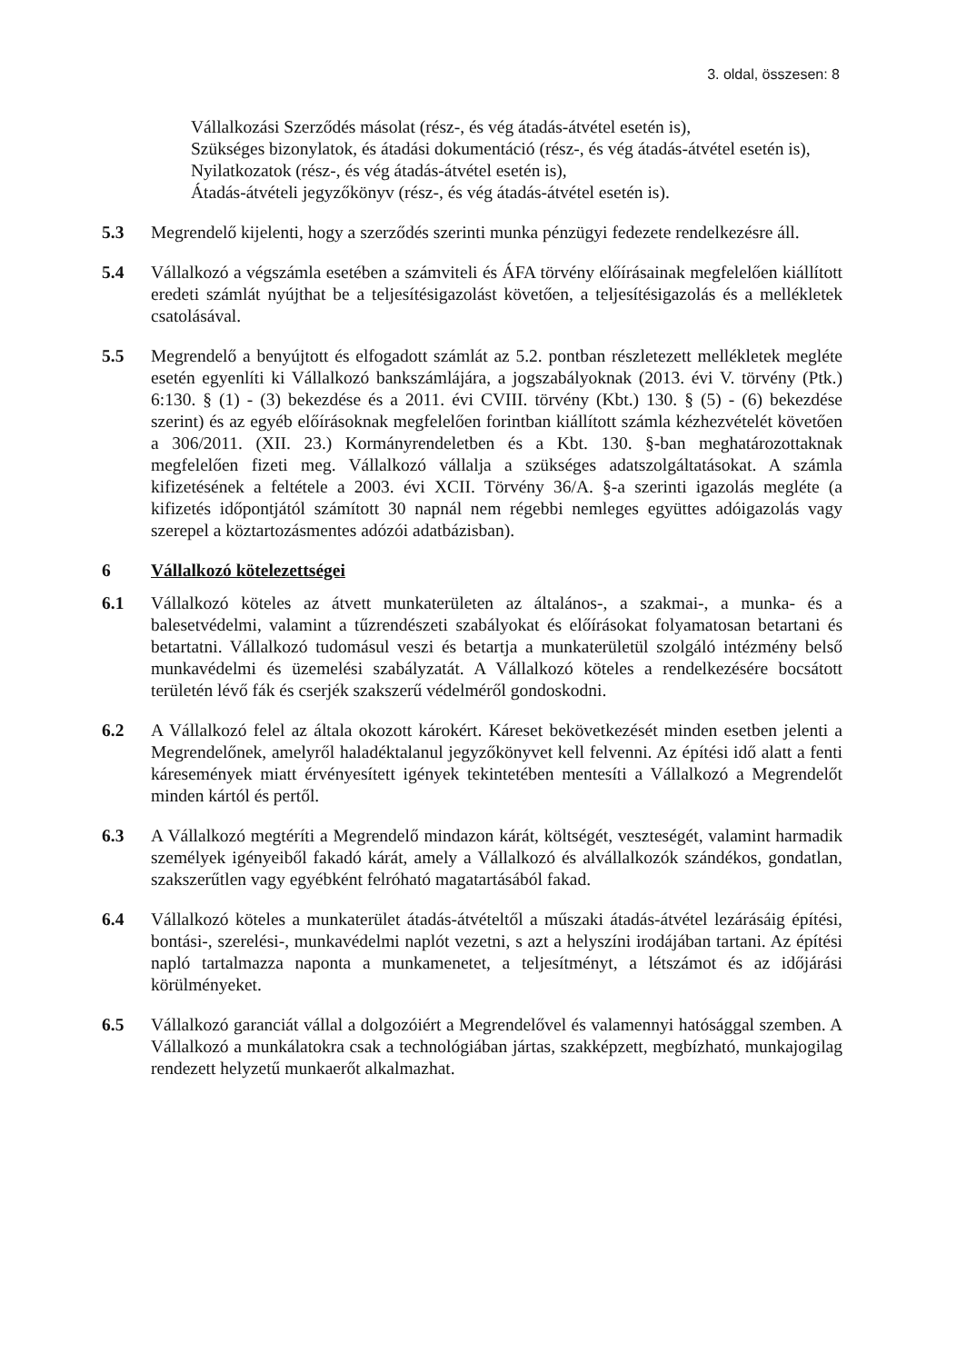3. oldal, összesen: 8
Vállalkozási Szerződés másolat (rész-, és vég átadás-átvétel esetén is),
Szükséges bizonylatok, és átadási dokumentáció (rész-, és vég átadás-átvétel esetén is),
Nyilatkozatok (rész-, és vég átadás-átvétel esetén is),
Átadás-átvételi jegyzőkönyv (rész-, és vég átadás-átvétel esetén is).
5.3 Megrendelő kijelenti, hogy a szerződés szerinti munka pénzügyi fedezete rendelkezésre áll.
5.4 Vállalkozó a végszámla esetében a számviteli és ÁFA törvény előírásainak megfelelően kiállított eredeti számlát nyújthat be a teljesítésigazolást követően, a teljesítésigazolás és a mellékletek csatolásával.
5.5 Megrendelő a benyújtott és elfogadott számlát az 5.2. pontban részletezett mellékletek megléte esetén egyenlíti ki Vállalkozó bankszámlájára, a jogszabályoknak (2013. évi V. törvény (Ptk.) 6:130. § (1) - (3) bekezdése és a 2011. évi CVIII. törvény (Kbt.) 130. § (5) - (6) bekezdése szerint) és az egyéb előírásoknak megfelelően forintban kiállított számla kézhezvételét követően a 306/2011. (XII. 23.) Kormányrendeletben és a Kbt. 130. §-ban meghatározottaknak megfelelően fizeti meg. Vállalkozó vállalja a szükséges adatszolgáltatásokat. A számla kifizetésének a feltétele a 2003. évi XCII. Törvény 36/A. §-a szerinti igazolás megléte (a kifizetés időpontjától számított 30 napnál nem régebbi nemleges együttes adóigazolás vagy szerepel a köztartozásmentes adózói adatbázisban).
6 Vállalkozó kötelezettségei
6.1 Vállalkozó köteles az átvett munkaterületen az általános-, a szakmai-, a munka- és a balesetvédelmi, valamint a tűzrendészeti szabályokat és előírásokat folyamatosan betartani és betartatni. Vállalkozó tudomásul veszi és betartja a munkaterületül szolgáló intézmény belső munkavédelmi és üzemelési szabályzatát. A Vállalkozó köteles a rendelkezésére bocsátott területén lévő fák és cserjék szakszerű védelméről gondoskodni.
6.2 A Vállalkozó felel az általa okozott károkért. Káreset bekövetkezését minden esetben jelenti a Megrendelőnek, amelyről haladéktalanul jegyzőkönyvet kell felvenni. Az építési idő alatt a fenti káresemények miatt érvényesített igények tekintetében mentesíti a Vállalkozó a Megrendelőt minden kártól és pertől.
6.3 A Vállalkozó megtéríti a Megrendelő mindazon kárát, költségét, veszteségét, valamint harmadik személyek igényeiből fakadó kárát, amely a Vállalkozó és alvállalkozók szándékos, gondatlan, szakszerűtlen vagy egyébként felróható magatartásából fakad.
6.4 Vállalkozó köteles a munkaterület átadás-átvételtől a műszaki átadás-átvétel lezárásáig építési, bontási-, szerelési-, munkavédelmi naplót vezetni, s azt a helyszíni irodájában tartani. Az építési napló tartalmazza naponta a munkamenetet, a teljesítményt, a létszámot és az időjárási körülményeket.
6.5 Vállalkozó garanciát vállal a dolgozóiért a Megrendelővel és valamennyi hatósággal szemben. A Vállalkozó a munkálatokra csak a technológiában jártas, szakképzett, megbízható, munkajogilag rendezett helyzetű munkaerőt alkalmazhat.